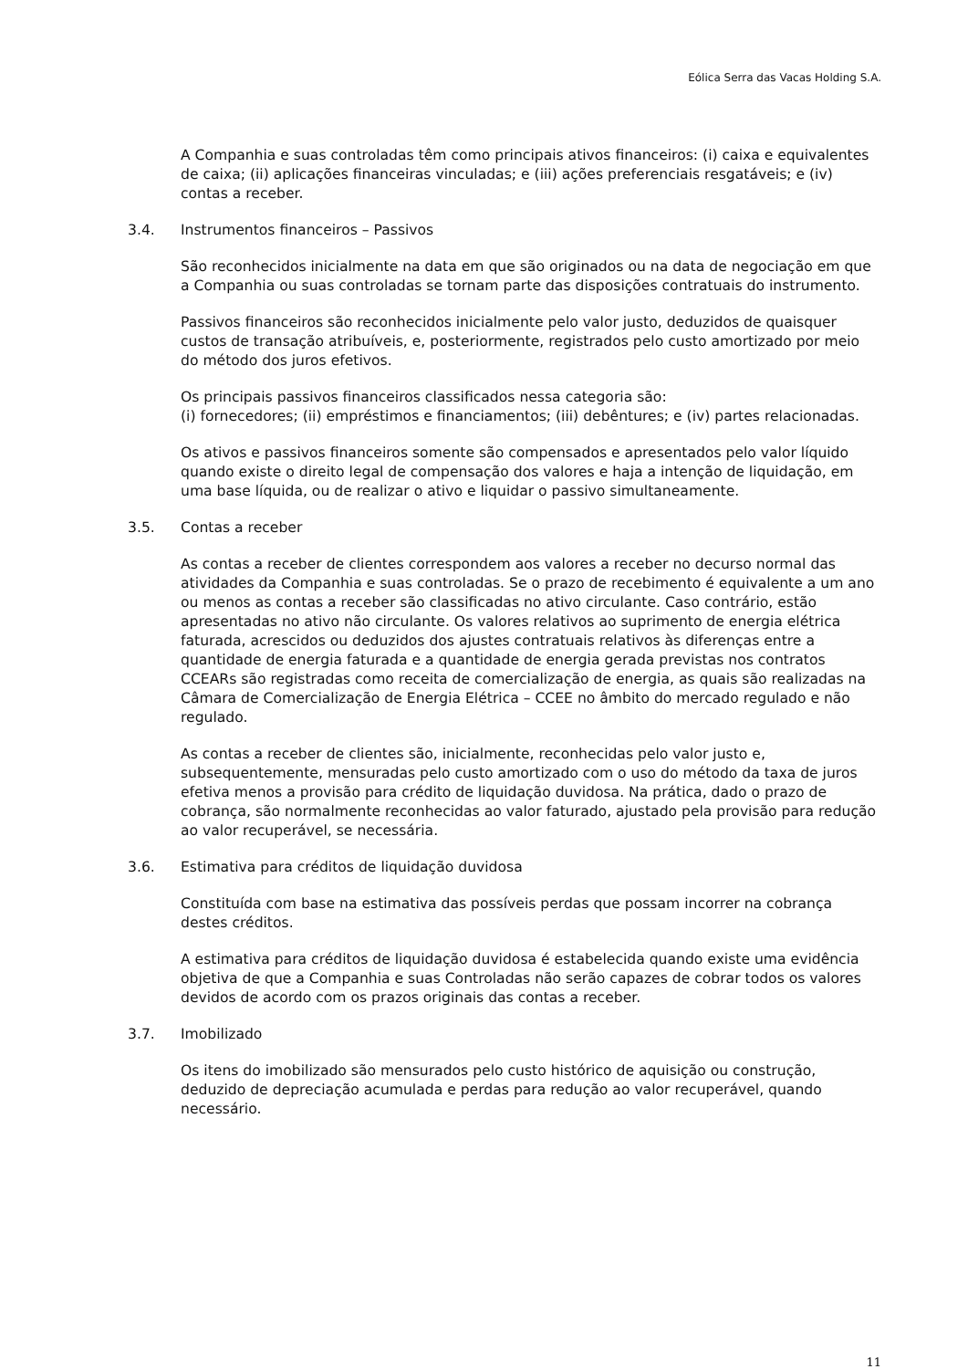Eólica Serra das Vacas Holding S.A.
A Companhia e suas controladas têm como principais ativos financeiros: (i) caixa e equivalentes de caixa; (ii) aplicações financeiras vinculadas; e (iii) ações preferenciais resgatáveis; e (iv) contas a receber.
3.4. Instrumentos financeiros – Passivos
São reconhecidos inicialmente na data em que são originados ou na data de negociação em que a Companhia ou suas controladas se tornam parte das disposições contratuais do instrumento.
Passivos financeiros são reconhecidos inicialmente pelo valor justo, deduzidos de quaisquer custos de transação atribuíveis, e, posteriormente, registrados pelo custo amortizado por meio do método dos juros efetivos.
Os principais passivos financeiros classificados nessa categoria são:
(i) fornecedores; (ii) empréstimos e financiamentos; (iii) debêntures; e (iv) partes relacionadas.
Os ativos e passivos financeiros somente são compensados e apresentados pelo valor líquido quando existe o direito legal de compensação dos valores e haja a intenção de liquidação, em uma base líquida, ou de realizar o ativo e liquidar o passivo simultaneamente.
3.5. Contas a receber
As contas a receber de clientes correspondem aos valores a receber no decurso normal das atividades da Companhia e suas controladas. Se o prazo de recebimento é equivalente a um ano ou menos as contas a receber são classificadas no ativo circulante. Caso contrário, estão apresentadas no ativo não circulante. Os valores relativos ao suprimento de energia elétrica faturada, acrescidos ou deduzidos dos ajustes contratuais relativos às diferenças entre a quantidade de energia faturada e a quantidade de energia gerada previstas nos contratos CCEARs são registradas como receita de comercialização de energia, as quais são realizadas na Câmara de Comercialização de Energia Elétrica – CCEE no âmbito do mercado regulado e não regulado.
As contas a receber de clientes são, inicialmente, reconhecidas pelo valor justo e, subsequentemente, mensuradas pelo custo amortizado com o uso do método da taxa de juros efetiva menos a provisão para crédito de liquidação duvidosa. Na prática, dado o prazo de cobrança, são normalmente reconhecidas ao valor faturado, ajustado pela provisão para redução ao valor recuperável, se necessária.
3.6. Estimativa para créditos de liquidação duvidosa
Constituída com base na estimativa das possíveis perdas que possam incorrer na cobrança destes créditos.
A estimativa para créditos de liquidação duvidosa é estabelecida quando existe uma evidência objetiva de que a Companhia e suas Controladas não serão capazes de cobrar todos os valores devidos de acordo com os prazos originais das contas a receber.
3.7. Imobilizado
Os itens do imobilizado são mensurados pelo custo histórico de aquisição ou construção, deduzido de depreciação acumulada e perdas para redução ao valor recuperável, quando necessário.
11